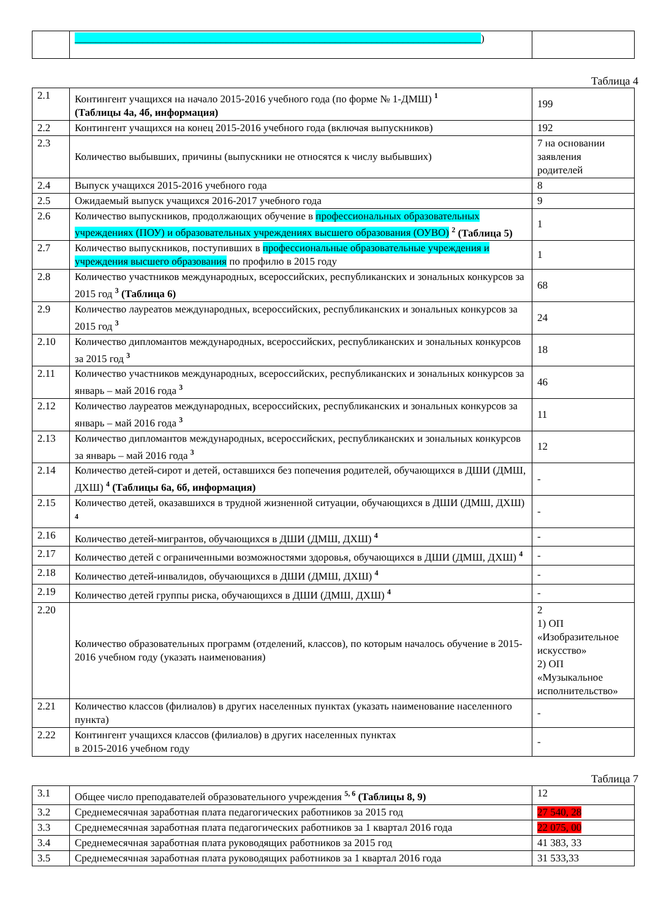| | ______________________________________________________________________________ ) | |
Таблица 4
| 2.1 | Контингент учащихся на начало 2015-2016 учебного года (по форме № 1-ДМШ) <sup>1</sup> (Таблицы 4а, 4б, информация) | 199 |
| 2.2 | Контингент учащихся на конец 2015-2016 учебного года (включая выпускников) | 192 |
| 2.3 | Количество выбывших, причины (выпускники не относятся к числу выбывших) | 7 на основании заявления родителей |
| 2.4 | Выпуск учащихся 2015-2016 учебного года | 8 |
| 2.5 | Ожидаемый выпуск учащихся 2016-2017 учебного года | 9 |
| 2.6 | Количество выпускников, продолжающих обучение в профессиональных образовательных учреждениях (ПОУ) и образовательных учреждениях высшего образования (ОУВО) <sup>2</sup> (Таблица 5) | 1 |
| 2.7 | Количество выпускников, поступивших в профессиональные образовательные учреждения и учреждения высшего образования по профилю в 2015 году | 1 |
| 2.8 | Количество участников международных, всероссийских, республиканских и зональных конкурсов за 2015 год <sup>3</sup> (Таблица 6) | 68 |
| 2.9 | Количество лауреатов международных, всероссийских, республиканских и зональных конкурсов за 2015 год <sup>3</sup> | 24 |
| 2.10 | Количество дипломантов международных, всероссийских, республиканских и зональных конкурсов за 2015 год <sup>3</sup> | 18 |
| 2.11 | Количество участников международных, всероссийских, республиканских и зональных конкурсов за январь – май 2016 года <sup>3</sup> | 46 |
| 2.12 | Количество лауреатов международных, всероссийских, республиканских и зональных конкурсов за январь – май 2016 года <sup>3</sup> | 11 |
| 2.13 | Количество дипломантов международных, всероссийских, республиканских и зональных конкурсов за январь – май 2016 года <sup>3</sup> | 12 |
| 2.14 | Количество детей-сирот и детей, оставшихся без попечения родителей, обучающихся в ДШИ (ДМШ, ДХШ) <sup>4</sup> (Таблицы 6а, 6б, информация) | - |
| 2.15 | Количество детей, оказавшихся в трудной жизненной ситуации, обучающихся в ДШИ (ДМШ, ДХШ) <sup>4</sup> | - |
| 2.16 | Количество детей-мигрантов, обучающихся в ДШИ (ДМШ, ДХШ) <sup>4</sup> | - |
| 2.17 | Количество детей с ограниченными возможностями здоровья, обучающихся в ДШИ (ДМШ, ДХШ) <sup>4</sup> | - |
| 2.18 | Количество детей-инвалидов, обучающихся в ДШИ (ДМШ, ДХШ) <sup>4</sup> | - |
| 2.19 | Количество детей группы риска, обучающихся в ДШИ (ДМШ, ДХШ) <sup>4</sup> | - |
| 2.20 | Количество образовательных программ (отделений, классов), по которым началось обучение в 2015-2016 учебном году (указать наименования) | 2 1) ОП «Изобразительное искусство» 2) ОП «Музыкальное исполнительство» |
| 2.21 | Количество классов (филиалов) в других населенных пунктах (указать наименование населенного пункта) | - |
| 2.22 | Контингент учащихся классов (филиалов) в других населенных пунктах в 2015-2016 учебном году | - |
Таблица 7
| 3.1 | Общее число преподавателей образовательного учреждения <sup>5, 6</sup> (Таблицы 8, 9) | 12 |
| 3.2 | Среднемесячная заработная плата педагогических работников за 2015 год | 27 540, 28 |
| 3.3 | Среднемесячная заработная плата педагогических работников за 1 квартал 2016 года | 22 075, 00 |
| 3.4 | Среднемесячная заработная плата руководящих работников за 2015 год | 41 383, 33 |
| 3.5 | Среднемесячная заработная плата руководящих работников за 1 квартал 2016 года | 31 533,33 |